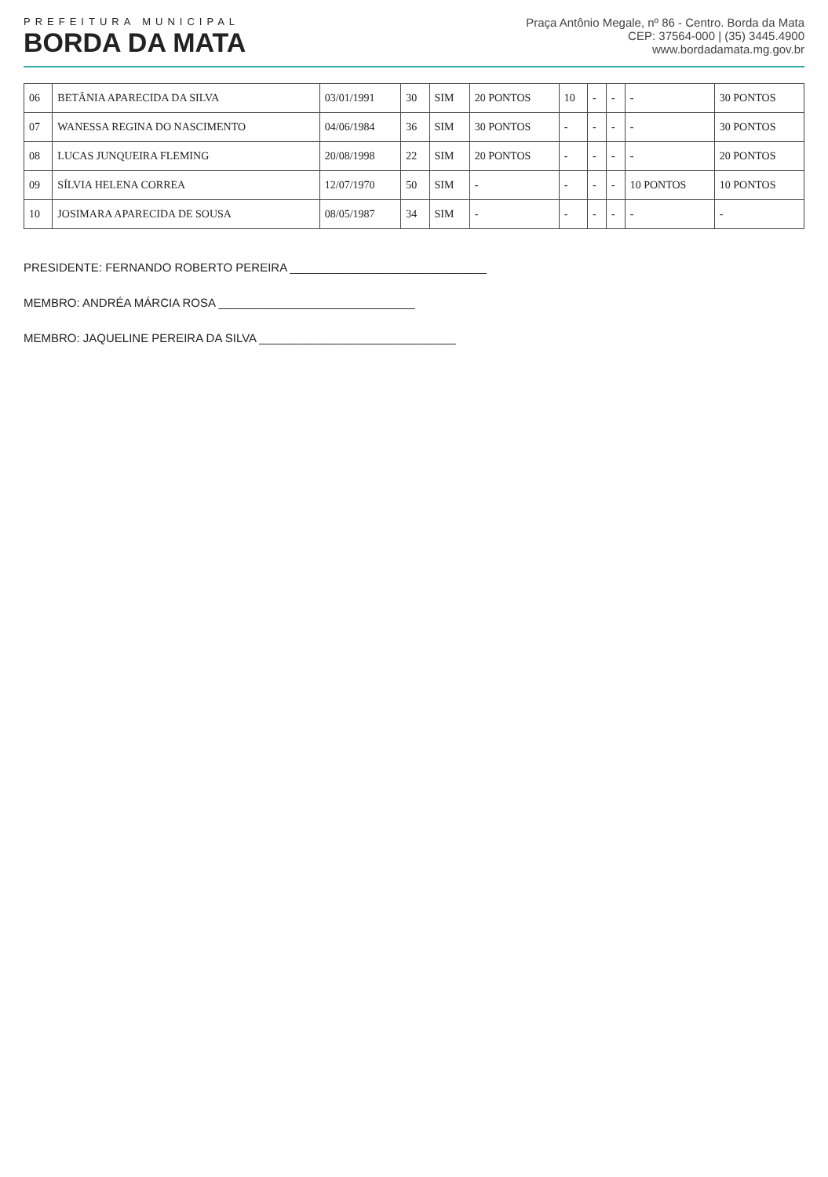PREFEITURA MUNICIPAL
BORDA DA MATA
Praça Antônio Megale, nº 86 - Centro. Borda da Mata
CEP: 37564-000 | (35) 3445.4900
www.bordadamata.mg.gov.br
| 06 | BETÂNIA APARECIDA DA SILVA | 03/01/1991 | 30 | SIM | 20 PONTOS | 10 | - | - | - | 30 PONTOS |
| 07 | WANESSA REGINA DO NASCIMENTO | 04/06/1984 | 36 | SIM | 30 PONTOS | - | - | - | - | 30 PONTOS |
| 08 | LUCAS JUNQUEIRA FLEMING | 20/08/1998 | 22 | SIM | 20 PONTOS | - | - | - | - | 20 PONTOS |
| 09 | SÍLVIA HELENA CORREA | 12/07/1970 | 50 | SIM | - | - | - | - | 10 PONTOS | 10 PONTOS |
| 10 | JOSIMARA APARECIDA DE SOUSA | 08/05/1987 | 34 | SIM | - | - | - | - | - | - |
PRESIDENTE: FERNANDO ROBERTO PEREIRA ______________________________
MEMBRO: ANDRÉA MÁRCIA ROSA ______________________________
MEMBRO: JAQUELINE PEREIRA DA SILVA ______________________________